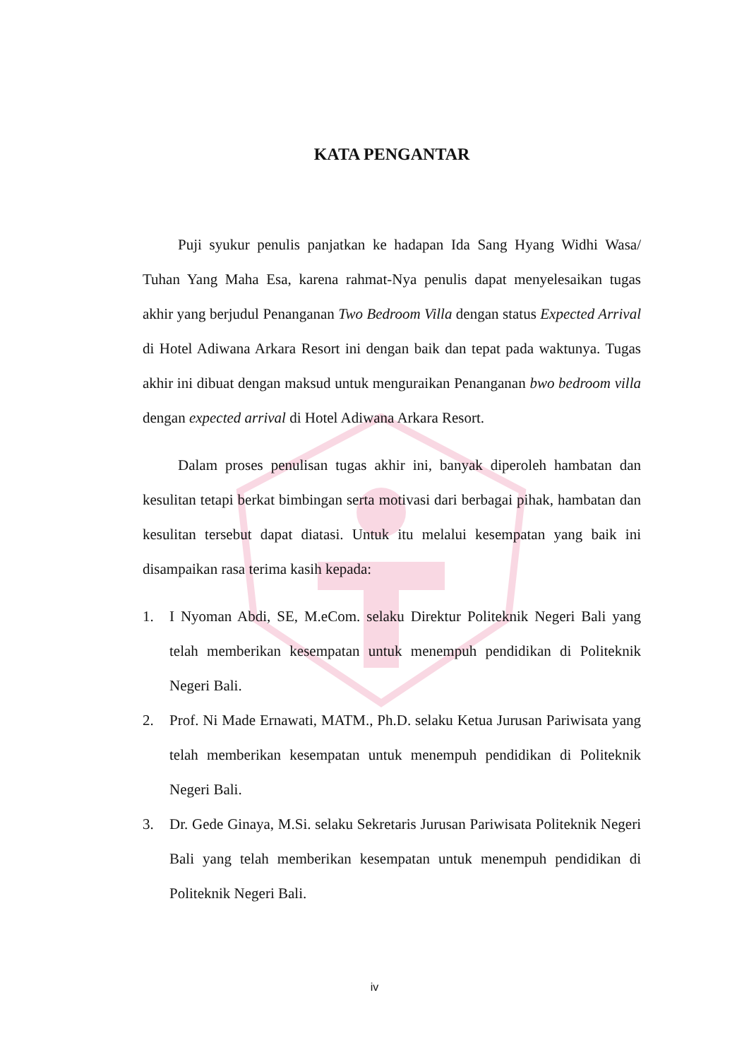KATA PENGANTAR
Puji syukur penulis panjatkan ke hadapan Ida Sang Hyang Widhi Wasa/ Tuhan Yang Maha Esa, karena rahmat-Nya penulis dapat menyelesaikan tugas akhir yang berjudul Penanganan Two Bedroom Villa dengan status Expected Arrival di Hotel Adiwana Arkara Resort ini dengan baik dan tepat pada waktunya. Tugas akhir ini dibuat dengan maksud untuk menguraikan Penanganan bwo bedroom villa dengan expected arrival di Hotel Adiwana Arkara Resort.
Dalam proses penulisan tugas akhir ini, banyak diperoleh hambatan dan kesulitan tetapi berkat bimbingan serta motivasi dari berbagai pihak, hambatan dan kesulitan tersebut dapat diatasi. Untuk itu melalui kesempatan yang baik ini disampaikan rasa terima kasih kepada:
1. I Nyoman Abdi, SE, M.eCom. selaku Direktur Politeknik Negeri Bali yang telah memberikan kesempatan untuk menempuh pendidikan di Politeknik Negeri Bali.
2. Prof. Ni Made Ernawati, MATM., Ph.D. selaku Ketua Jurusan Pariwisata yang telah memberikan kesempatan untuk menempuh pendidikan di Politeknik Negeri Bali.
3. Dr. Gede Ginaya, M.Si. selaku Sekretaris Jurusan Pariwisata Politeknik Negeri Bali yang telah memberikan kesempatan untuk menempuh pendidikan di Politeknik Negeri Bali.
iv